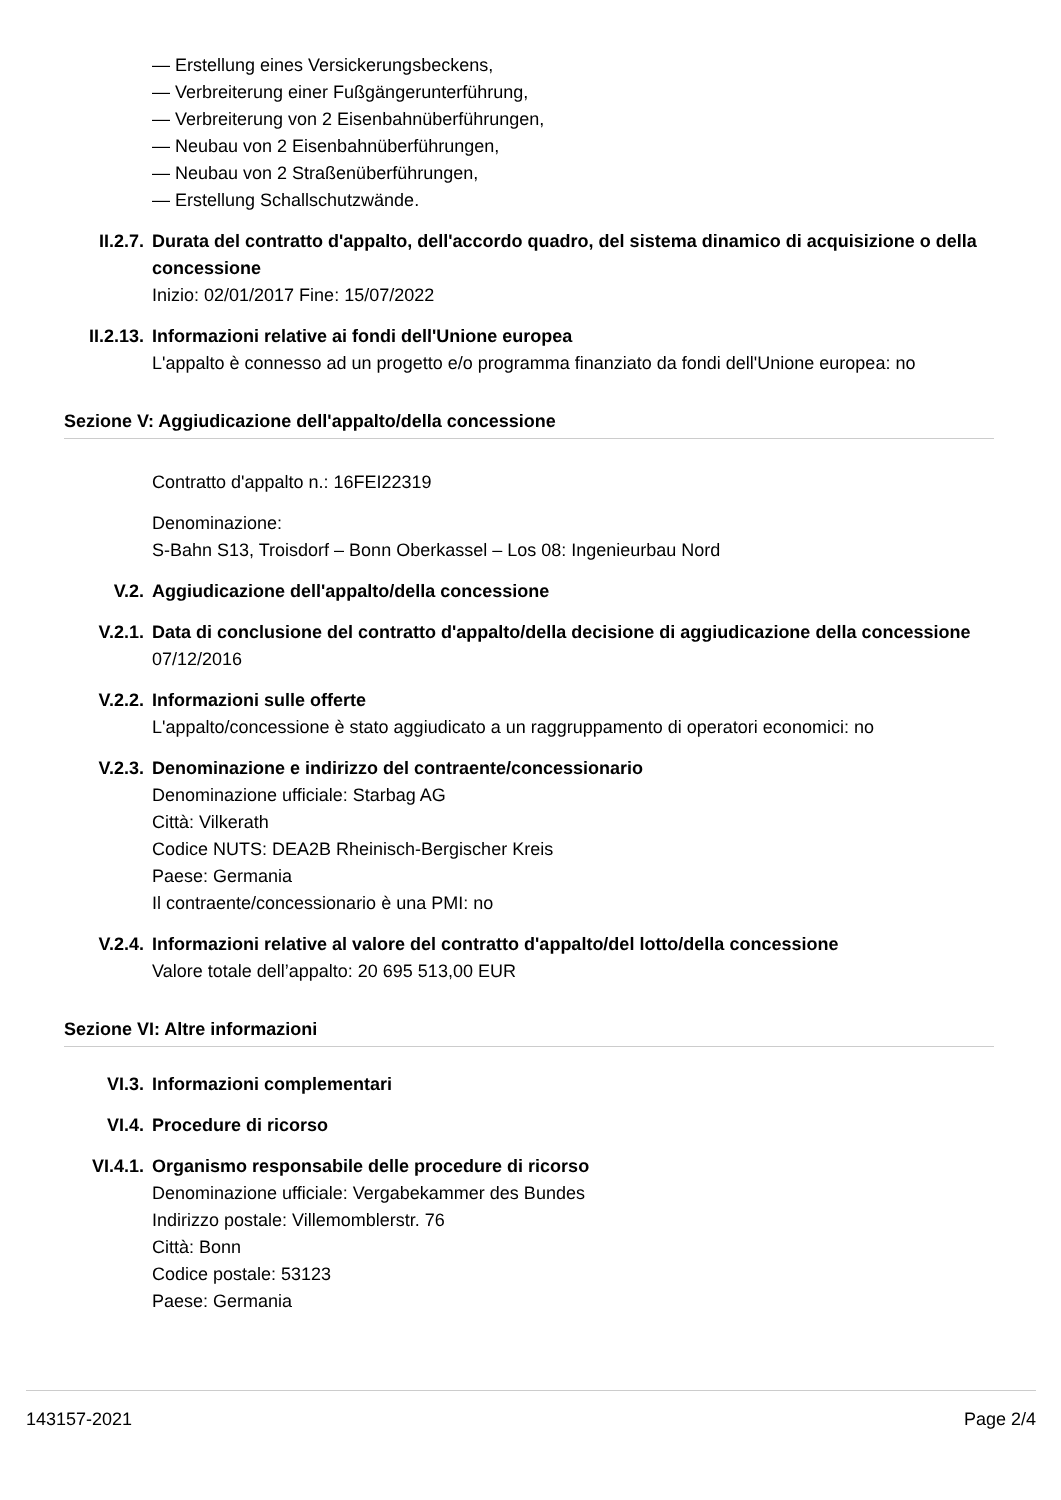— Erstellung eines Versickerungsbeckens,
— Verbreiterung einer Fußgängerunterführung,
— Verbreiterung von 2 Eisenbahnüberführungen,
— Neubau von 2 Eisenbahnüberführungen,
— Neubau von 2 Straßenüberführungen,
— Erstellung Schallschutzwände.
II.2.7. Durata del contratto d'appalto, dell'accordo quadro, del sistema dinamico di acquisizione o della concessione
Inizio: 02/01/2017 Fine: 15/07/2022
II.2.13. Informazioni relative ai fondi dell'Unione europea
L'appalto è connesso ad un progetto e/o programma finanziato da fondi dell'Unione europea: no
Sezione V: Aggiudicazione dell'appalto/della concessione
Contratto d'appalto n.: 16FEI22319
Denominazione:
S-Bahn S13, Troisdorf – Bonn Oberkassel – Los 08: Ingenieurbau Nord
V.2. Aggiudicazione dell'appalto/della concessione
V.2.1. Data di conclusione del contratto d'appalto/della decisione di aggiudicazione della concessione
07/12/2016
V.2.2. Informazioni sulle offerte
L'appalto/concessione è stato aggiudicato a un raggruppamento di operatori economici: no
V.2.3. Denominazione e indirizzo del contraente/concessionario
Denominazione ufficiale: Starbag AG
Città: Vilkerath
Codice NUTS: DEA2B Rheinisch-Bergischer Kreis
Paese: Germania
Il contraente/concessionario è una PMI: no
V.2.4. Informazioni relative al valore del contratto d'appalto/del lotto/della concessione
Valore totale dell’appalto: 20 695 513,00 EUR
Sezione VI: Altre informazioni
VI.3. Informazioni complementari
VI.4. Procedure di ricorso
VI.4.1. Organismo responsabile delle procedure di ricorso
Denominazione ufficiale: Vergabekammer des Bundes
Indirizzo postale: Villemomblerstr. 76
Città: Bonn
Codice postale: 53123
Paese: Germania
143157-2021 Page 2/4